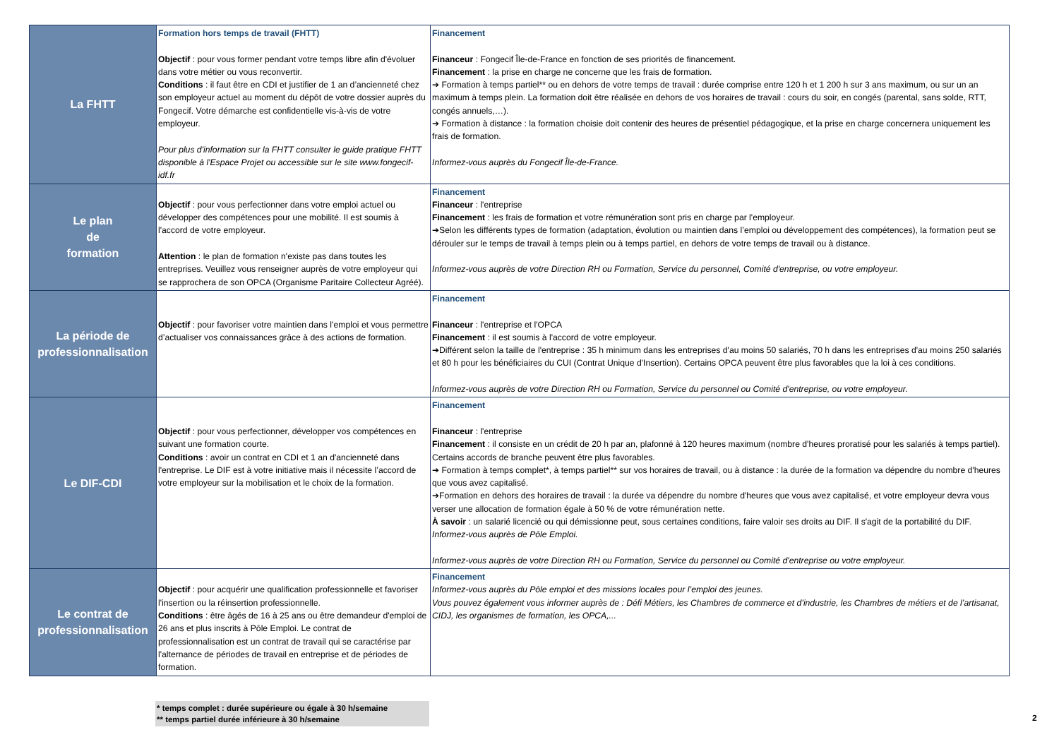| La FHTT | Formation hors temps de travail (FHTT) Objectif : pour vous former pendant votre temps libre afin d'évoluer dans votre métier ou vous reconvertir. Conditions : il faut être en CDI et justifier de 1 an d’ancienneté chez son employeur actuel au moment du dépôt de votre dossier auprès du Fongecif. Votre démarche est confidentielle vis-à-vis de votre employeur. Pour plus d'information sur la FHTT consulter le guide pratique FHTT disponible à l'Espace Projet ou accessible sur le site www.fongecif-idf.fr | Financement Financeur : Fongecif Île-de-France en fonction de ses priorités de financement. Financement : la prise en charge ne concerne que les frais de formation. ➔ Formation à temps partiel** ou en dehors de votre temps de travail : durée comprise entre 120 h et 1 200 h sur 3 ans maximum, ou sur un an maximum à temps plein. La formation doit être réalisée en dehors de vos horaires de travail : cours du soir, en congés (parental, sans solde, RTT, congés annuels,…). ➔ Formation à distance : la formation choisie doit contenir des heures de présentiel pédagogique, et la prise en charge concernera uniquement les frais de formation. Informez-vous auprès du Fongecif Île-de-France. |
| Le plan de formation | Objectif : pour vous perfectionner dans votre emploi actuel ou développer des compétences pour une mobilité. Il est soumis à l'accord de votre employeur. Attention : le plan de formation n'existe pas dans toutes les entreprises. Veuillez vous renseigner auprès de votre employeur qui se rapprochera de son OPCA (Organisme Paritaire Collecteur Agréé). | Financement Financeur : l'entreprise Financement : les frais de formation et votre rémunération sont pris en charge par l'employeur. ➔Selon les différents types de formation (adaptation, évolution ou maintien dans l’emploi ou développement des compétences), la formation peut se dérouler sur le temps de travail à temps plein ou à temps partiel, en dehors de votre temps de travail ou à distance. Informez-vous auprès de votre Direction RH ou Formation, Service du personnel, Comité d'entreprise, ou votre employeur. |
| La période de professionnalisation | Objectif : pour favoriser votre maintien dans l’emploi et vous permettre d’actualiser vos connaissances grâce à des actions de formation. | Financement Financeur : l'entreprise et l'OPCA Financement : il est soumis à l'accord de votre employeur. ➔Différent selon la taille de l'entreprise : 35 h minimum dans les entreprises d'au moins 50 salariés, 70 h dans les entreprises d'au moins 250 salariés et 80 h pour les bénéficiaires du CUI (Contrat Unique d'Insertion). Certains OPCA peuvent être plus favorables que la loi à ces conditions. Informez-vous auprès de votre Direction RH ou Formation, Service du personnel ou Comité d'entreprise, ou votre employeur. |
| Le DIF-CDI | Objectif : pour vous perfectionner, développer vos compétences en suivant une formation courte. Conditions : avoir un contrat en CDI et 1 an d'ancienneté dans l'entreprise. Le DIF est à votre initiative mais il nécessite l’accord de votre employeur sur la mobilisation et le choix de la formation. | Financement Financeur : l'entreprise Financement : il consiste en un crédit de 20 h par an, plafonné à 120 heures maximum (nombre d'heures proratisé pour les salariés à temps partiel). Certains accords de branche peuvent être plus favorables. ➔ Formation à temps complet*, à temps partiel** sur vos horaires de travail, ou à distance : la durée de la formation va dépendre du nombre d'heures que vous avez capitalisé. ➔Formation en dehors des horaires de travail : la durée va dépendre du nombre d'heures que vous avez capitalisé, et votre employeur devra vous verser une allocation de formation égale à 50 % de votre rémunération nette. À savoir : un salarié licencié ou qui démissionne peut, sous certaines conditions, faire valoir ses droits au DIF. Il s'agit de la portabilité du DIF. Informez-vous auprès de Pôle Emploi. Informez-vous auprès de votre Direction RH ou Formation, Service du personnel ou Comité d'entreprise ou votre employeur. |
| Le contrat de professionnalisation | Objectif : pour acquérir une qualification professionnelle et favoriser l'insertion ou la réinsertion professionnelle. Conditions : être âgés de 16 à 25 ans ou être demandeur d'emploi de 26 ans et plus inscrits à Pôle Emploi. Le contrat de professionnalisation est un contrat de travail qui se caractérise par l'alternance de périodes de travail en entreprise et de périodes de formation. | Financement Informez-vous auprès du Pôle emploi et des missions locales pour l’emploi des jeunes. Vous pouvez également vous informer auprès de : Défi Métiers, les Chambres de commerce et d’industrie, les Chambres de métiers et de l’artisanat, CIDJ, les organismes de formation, les OPCA,... |
* temps complet : durée supérieure ou égale à 30 h/semaine
** temps partiel durée inférieure à 30 h/semaine
2